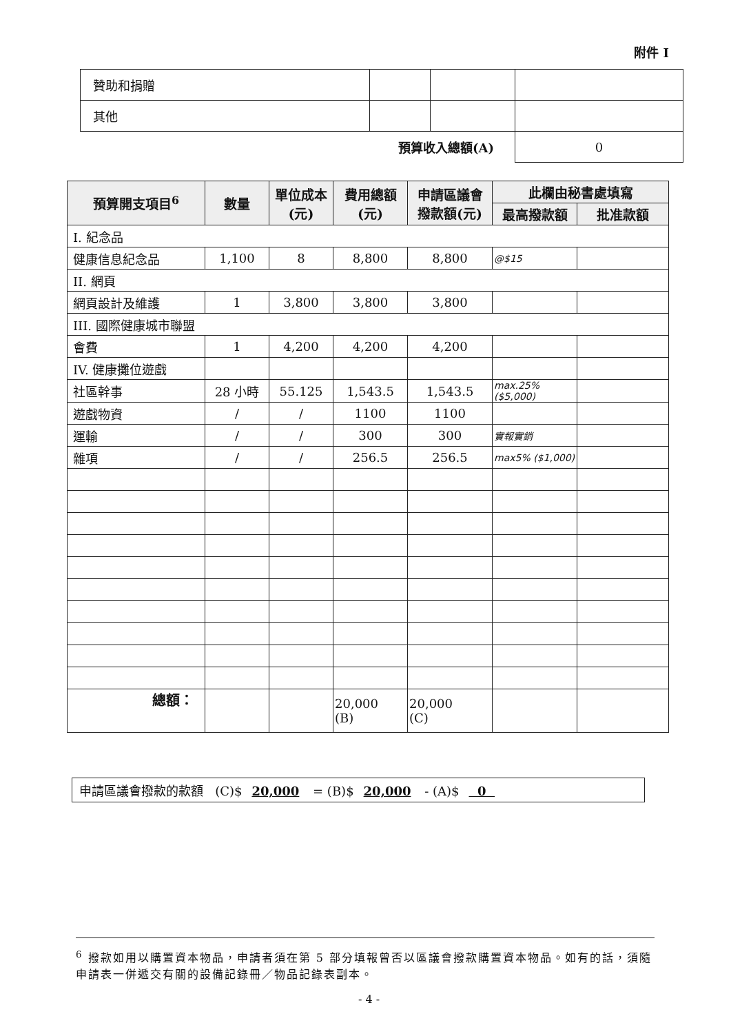附件 I
| 贊助和捐贈 | | | |
| 其他 | | | |
| 預算收入總額(A) | | | 0 |
| 預算開支項目<sup>6</sup> | 數量 | 單位成本 (元) | 費用總額 (元) | 申請區議會 撥款額(元) | 此欄由秘書處填寫 | |
| --- | --- | --- | --- | --- | --- | --- |
| | | | | | 最高撥款額 | 批准款額 |
| I. 紀念品 | | | | | | |
| 健康信息紀念品 | 1,100 | 8 | 8,800 | 8,800 | @$15 | |
| II. 網頁 | | | | | | |
| 網頁設計及維護 | 1 | 3,800 | 3,800 | 3,800 | | |
| III. 國際健康城市聯盟 | | | | | | |
| 會費 | 1 | 4,200 | 4,200 | 4,200 | | |
| IV. 健康攤位遊戲 | | | | | | |
| 社區幹事 | 28 小時 | 55.125 | 1,543.5 | 1,543.5 | max.25% ($5,000) | |
| 遊戲物資 | / | / | 1100 | 1100 | | |
| 運輸 | / | / | 300 | 300 | 實報實銷 | |
| 雜項 | / | / | 256.5 | 256.5 | max5% ($1,000) | |
| 總額： | | | 20,000 (B) | 20,000 (C) | | |
申請區議會撥款的款額 (C)$ 20,000 = (B)$ 20,000 - (A)$ 0
<sup>6</sup> 撥款如用以購置資本物品，申請者須在第 5 部分填報曾否以區議會撥款購置資本物品。如有的話，須隨申請表一併遞交有關的設備記錄冊／物品記錄表副本。
- 4 -